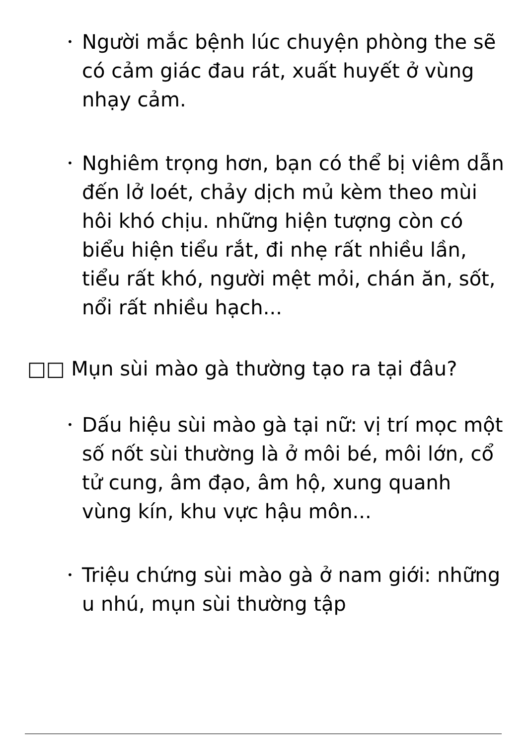• Người mắc bệnh lúc chuyện phòng the sẽ có cảm giác đau rát, xuất huyết ở vùng nhạy cảm.
• Nghiêm trọng hơn, bạn có thể bị viêm dẫn đến lở loét, chảy dịch mủ kèm theo mùi hôi khó chịu. những hiện tượng còn có biểu hiện tiểu rắt, đi nhẹ rất nhiều lần, tiểu rất khó, người mệt mỏi, chán ăn, sốt, nổi rất nhiều hạch...
□□ Mụn sùi mào gà thường tạo ra tại đâu?
• Dấu hiệu sùi mào gà tại nữ: vị trí mọc một số nốt sùi thường là ở môi bé, môi lớn, cổ tử cung, âm đạo, âm hộ, xung quanh vùng kín, khu vực hậu môn...
• Triệu chứng sùi mào gà ở nam giới: những u nhú, mụn sùi thường tập